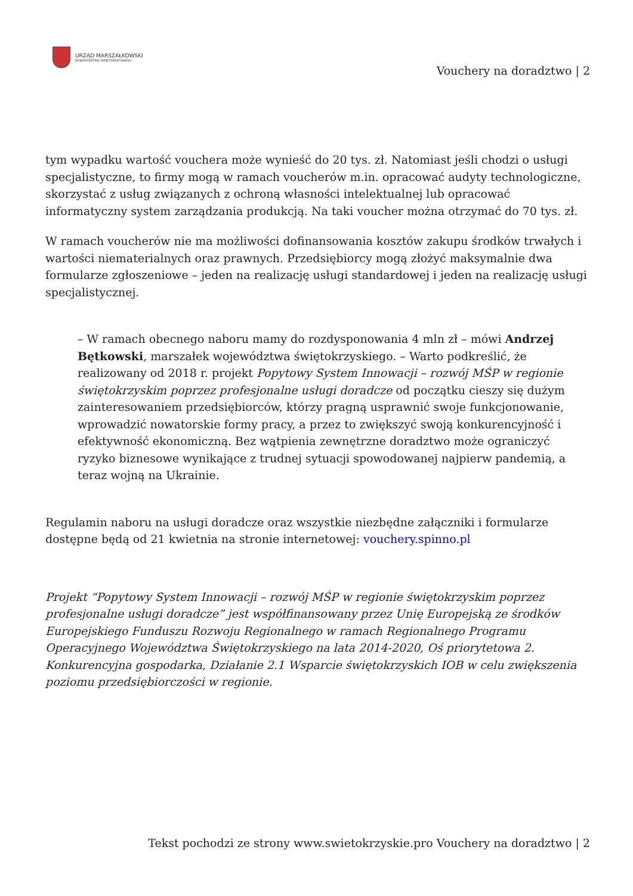URZĄD MARSZAŁKOWSKI
WOJEWÓDZTWA ŚWIĘTOKRZYSKIEGO
Vouchery na doradztwo | 2
tym wypadku wartość vouchera może wynieść do 20 tys. zł. Natomiast jeśli chodzi o usługi specjalistyczne, to firmy mogą w ramach voucherów m.in. opracować audyty technologiczne, skorzystać z usług związanych z ochroną własności intelektualnej lub opracować informatyczny system zarządzania produkcją. Na taki voucher można otrzymać do 70 tys. zł.
W ramach voucherów nie ma możliwości dofinansowania kosztów zakupu środków trwałych i wartości niematerialnych oraz prawnych. Przedsiębiorcy mogą złożyć maksymalnie dwa formularze zgłoszeniowe – jeden na realizację usługi standardowej i jeden na realizację usługi specjalistycznej.
– W ramach obecnego naboru mamy do rozdysponowania 4 mln zł – mówi Andrzej Bętkowski, marszałek województwa świętokrzyskiego. – Warto podkreślić, że realizowany od 2018 r. projekt Popytowy System Innowacji – rozwój MŚP w regionie świętokrzyskim poprzez profesjonalne usługi doradcze od początku cieszy się dużym zainteresowaniem przedsiębiorców, którzy pragną usprawnić swoje funkcjonowanie, wprowadzić nowatorskie formy pracy, a przez to zwiększyć swoją konkurencyjność i efektywność ekonomiczną. Bez wątpienia zewnętrzne doradztwo może ograniczyć ryzyko biznesowe wynikające z trudnej sytuacji spowodowanej najpierw pandemią, a teraz wojną na Ukrainie.
Regulamin naboru na usługi doradcze oraz wszystkie niezbędne załączniki i formularze dostępne będą od 21 kwietnia na stronie internetowej: vouchery.spinno.pl
Projekt “Popytowy System Innowacji – rozwój MŚP w regionie świętokrzyskim poprzez profesjonalne usługi doradcze” jest współfinansowany przez Unię Europejską ze środków Europejskiego Funduszu Rozwoju Regionalnego w ramach Regionalnego Programu Operacyjnego Województwa Świętokrzyskiego na lata 2014-2020, Oś priorytetowa 2. Konkurencyjna gospodarka, Działanie 2.1 Wsparcie świętokrzyskich IOB w celu zwiększenia poziomu przedsiębiorczości w regionie.
Tekst pochodzi ze strony www.swietokrzyskie.pro Vouchery na doradztwo | 2